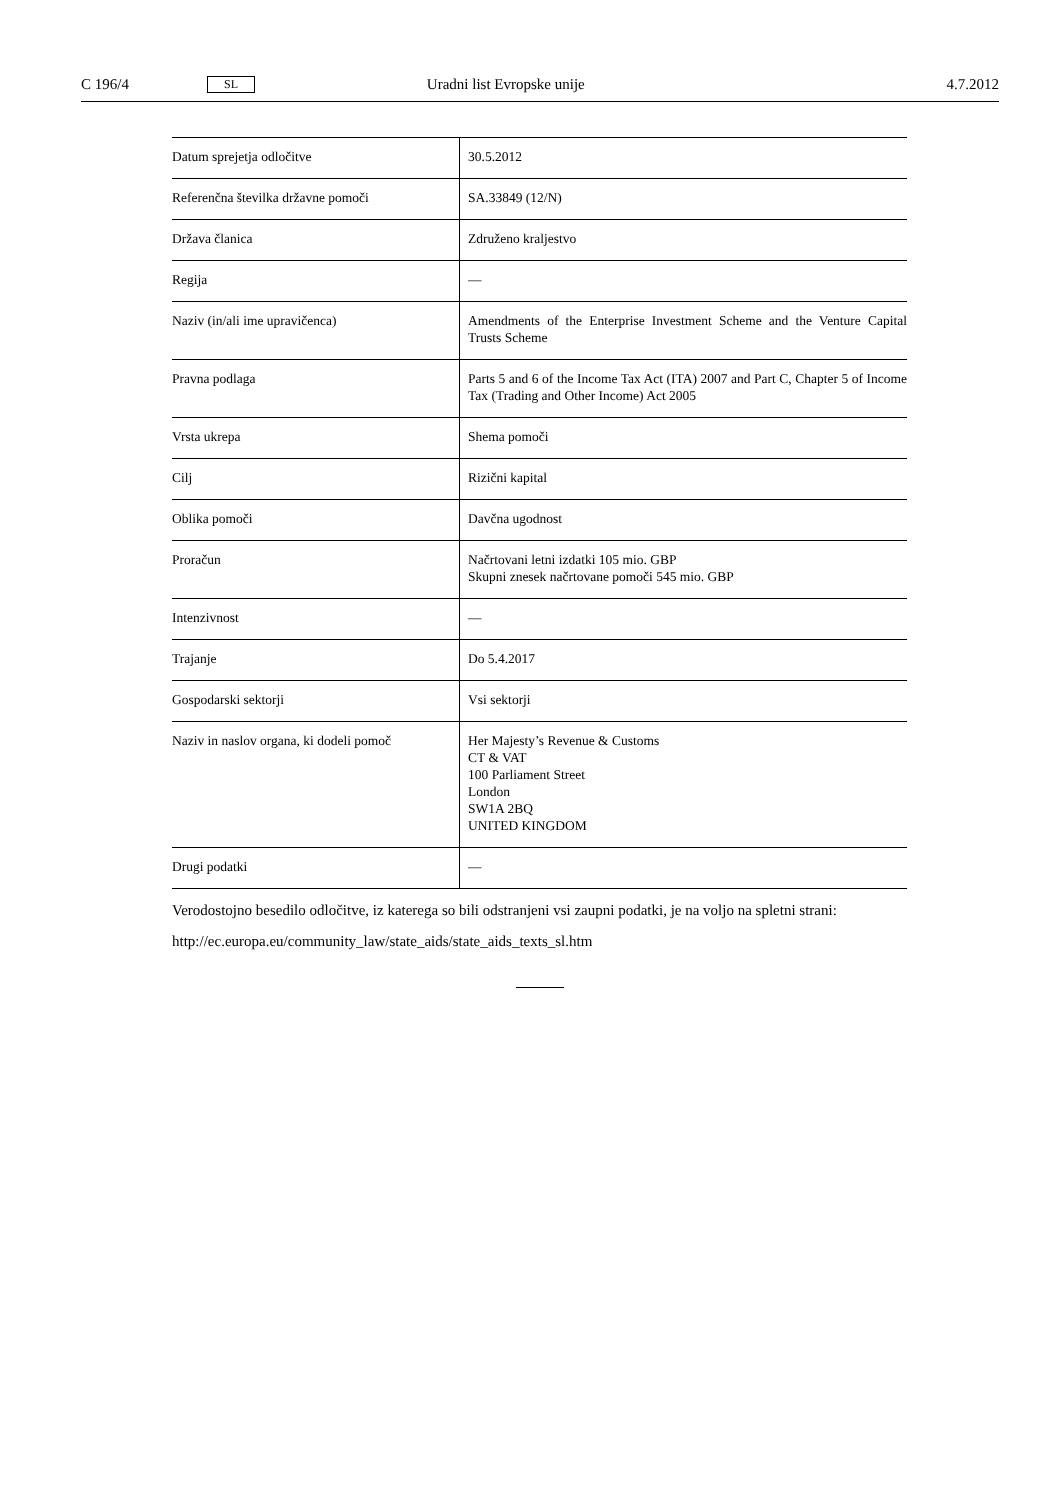C 196/4 SL Uradni list Evropske unije 4.7.2012
| Datum sprejetja odločitve | 30.5.2012 |
| Referenčna številka državne pomoči | SA.33849 (12/N) |
| Država članica | Združeno kraljestvo |
| Regija | — |
| Naziv (in/ali ime upravičenca) | Amendments of the Enterprise Investment Scheme and the Venture Capital Trusts Scheme |
| Pravna podlaga | Parts 5 and 6 of the Income Tax Act (ITA) 2007 and Part C, Chapter 5 of Income Tax (Trading and Other Income) Act 2005 |
| Vrsta ukrepa | Shema pomoči |
| Cilj | Rizični kapital |
| Oblika pomoči | Davčna ugodnost |
| Proračun | Načrtovani letni izdatki 105 mio. GBP Skupni znesek načrtovane pomoči 545 mio. GBP |
| Intenzivnost | — |
| Trajanje | Do 5.4.2017 |
| Gospodarski sektorji | Vsi sektorji |
| Naziv in naslov organa, ki dodeli pomoč | Her Majesty’s Revenue & Customs CT & VAT 100 Parliament Street London SW1A 2BQ UNITED KINGDOM |
| Drugi podatki | — |
Verodostojno besedilo odločitve, iz katerega so bili odstranjeni vsi zaupni podatki, je na voljo na spletni strani:
http://ec.europa.eu/community_law/state_aids/state_aids_texts_sl.htm